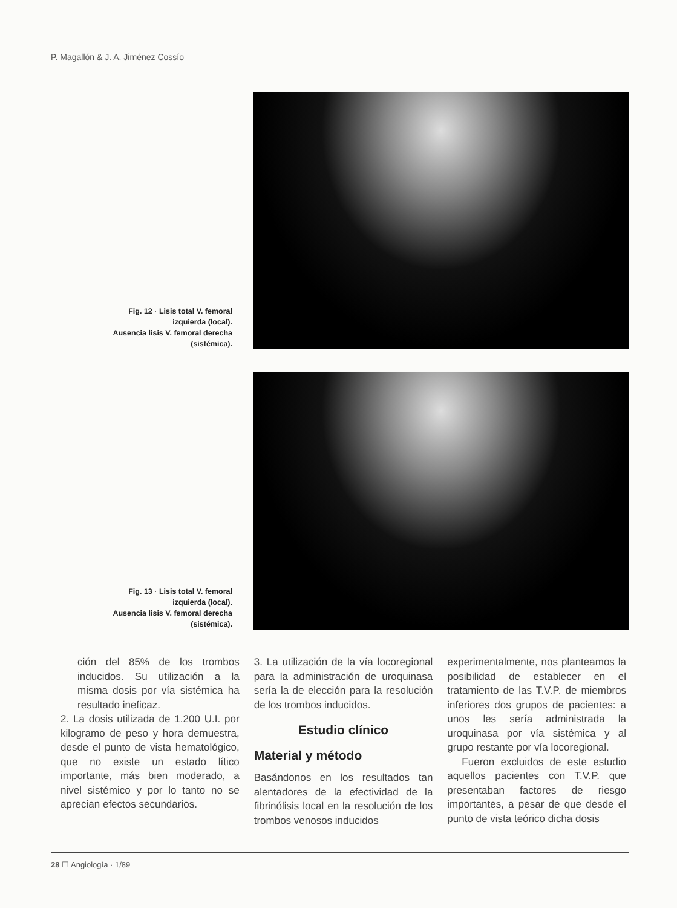P. Magallón & J. A. Jiménez Cossío
Fig. 12 · Lisis total V. femoral
izquierda (local).
Ausencia lisis V. femoral derecha
(sistémica).
Fig. 13 · Lisis total V. femoral
izquierda (local).
Ausencia lisis V. femoral derecha
(sistémica).
ción del 85% de los trombos inducidos. Su utilización a la misma dosis por vía sistémica ha resultado ineficaz.
2. La dosis utilizada de 1.200 U.I. por kilogramo de peso y hora demuestra, desde el punto de vista hematológico, que no existe un estado lítico importante, más bien moderado, a nivel sistémico y por lo tanto no se aprecian efectos secundarios.
3. La utilización de la vía locoregional para la administración de uroquinasa sería la de elección para la resolución de los trombos inducidos.
Estudio clínico
Material y método
Basándonos en los resultados tan alentadores de la efectividad de la fibrinólisis local en la resolución de los trombos venosos inducidos
experimentalmente, nos planteamos la posibilidad de establecer en el tratamiento de las T.V.P. de miembros inferiores dos grupos de pacientes: a unos les sería administrada la uroquinasa por vía sistémica y al grupo restante por vía locoregional.
Fueron excluidos de este estudio aquellos pacientes con T.V.P. que presentaban factores de riesgo importantes, a pesar de que desde el punto de vista teórico dicha dosis
28 ☐ Angiología · 1/89